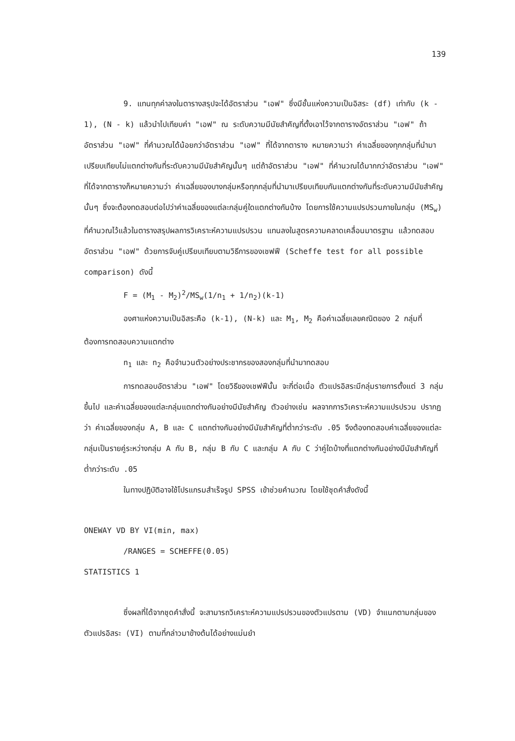139
9. แทนทุกค่าลงในตารางสรุปจะได้อัตราส่วน "เอฟ" ซึ่งมีชั้นแห่งความเป็นอิสระ (df) เท่ากับ (k - 1), (N - k) แล้วนำไปเทียบค่า "เอฟ" ณ ระดับความมีนัยสำคัญที่ตั้งเอาไว้จากตารางอัตราส่วน "เอฟ" ถ้าอัตราส่วน "เอฟ" ที่คำนวณได้น้อยกว่าอัตราส่วน "เอฟ" ที่ได้จากตาราง หมายความว่า ค่าเฉลี่ยของทุกกลุ่มที่นำมาเปรียบเทียบไม่แตกต่างกันที่ระดับความมีนัยสำคัญนั้นๆ แต่ถ้าอัตราส่วน "เอฟ" ที่คำนวณได้มากกว่าอัตราส่วน "เอฟ" ที่ได้จากตารางก็หมายความว่า ค่าเฉลี่ยของบางกลุ่มหรือทุกกลุ่มที่นำมาเปรียบเทียบกันแตกต่างกันที่ระดับความมีนัยสำคัญนั้นๆ ซึ่งจะต้องทดสอบต่อไปว่าค่าเฉลี่ยของแต่ละกลุ่มคู่ใดแตกต่างกันบ้าง โดยการใช้ความแปรปรวนภายในกลุ่ม (MS<sub>w</sub>) ที่คำนวณไว้แล้วในตารางสรุปผลการวิเคราะห์ความแปรปรวน แทนลงในสูตรความคลาดเคลื่อนมาตรฐาน แล้วทดสอบอัตราส่วน "เอฟ" ด้วยการจับคู่เปรียบเทียบตามวิธีการของเชฟฟี (Scheffe test for all possible comparison) ดังนี้
F = (M<sub>1</sub> - M<sub>2</sub>)<sup>2</sup>/MS<sub>w</sub>(1/n<sub>1</sub> + 1/n<sub>2</sub>)(k-1)
องศาแห่งความเป็นอิสระคือ (k-1), (N-k) และ M<sub>1</sub>, M<sub>2</sub> คือค่าเฉลี่ยเลขคณิตของ 2 กลุ่มที่ต้องการทดสอบความแตกต่าง
n<sub>1</sub> และ n<sub>2</sub> คือจำนวนตัวอย่างประชากรของสองกลุ่มที่นำมาทดสอบ
การทดสอบอัตราส่วน "เอฟ" โดยวิธีของเชฟฟีนั้น จะกี่ต่อเมื่อ ตัวแปรอิสระมีกลุ่มรายการตั้งแต่ 3 กลุ่มขึ้นไป และค่าเฉลี่ยของแต่ละกลุ่มแตกต่างกันอย่างมีนัยสำคัญ ตัวอย่างเช่น ผลจากการวิเคราะห์ความแปรปรวน ปรากฏว่า ค่าเฉลี่ยของกลุ่ม A, B และ C แตกต่างกันอย่างมีนัยสำคัญที่ต่ำกว่าระดับ .05 จึงต้องทดสอบค่าเฉลี่ยของแต่ละกลุ่มเป็นรายคู่ระหว่างกลุ่ม A กับ B, กลุ่ม B กับ C และกลุ่ม A กับ C ว่าคู่ใดบ้างที่แตกต่างกันอย่างมีนัยสำคัญที่ต่ำกว่าระดับ .05
ในทางปฏิบัติอาจใช้โปรแกรมสำเร็จรูป SPSS เข้าช่วยคำนวณ โดยใช้ชุดคำสั่งดังนี้
ONEWAY VD BY VI(min, max)
/RANGES = SCHEFFE(0.05)
STATISTICS 1
ซึ่งผลที่ได้จากชุดคำสั่งนี้ จะสามารถวิเคราะห์ความแปรปรวนของตัวแปรตาม (VD) จำแนกตามกลุ่มของตัวแปรอิสระ (VI) ตามที่กล่าวมาข้างต้นได้อย่างแม่นยำ